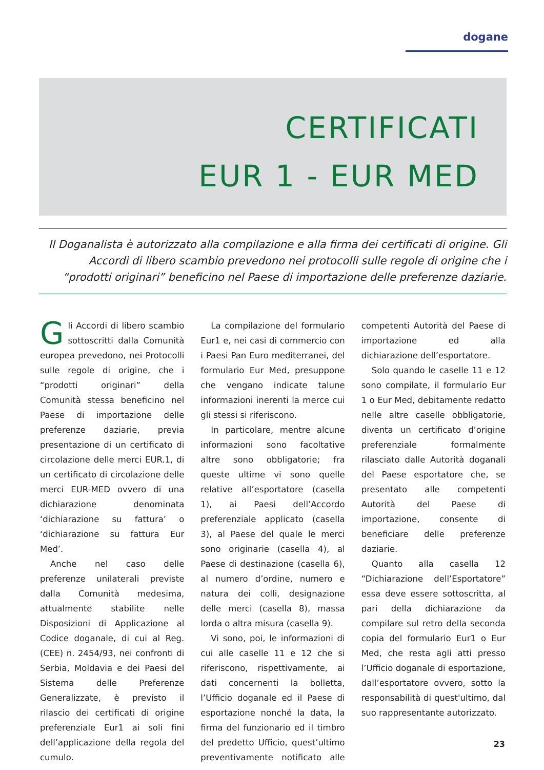dogane
CERTIFICATI
EUR 1 - EUR MED
Il Doganalista è autorizzato alla compilazione e alla firma dei certificati di origine. Gli Accordi di libero scambio prevedono nei protocolli sulle regole di origine che i “prodotti originari” beneficino nel Paese di importazione delle preferenze daziarie.
Gli Accordi di libero scambio sottoscritti dalla Comunità europea prevedono, nei Protocolli sulle regole di origine, che i “prodotti originari” della Comunità stessa beneficino nel Paese di importazione delle preferenze daziarie, previa presentazione di un certificato di circolazione delle merci EUR.1, di un certificato di circolazione delle merci EUR-MED ovvero di una dichiarazione denominata ‘dichiarazione su fattura’ o ‘dichiarazione su fattura Eur Med’.
Anche nel caso delle preferenze unilaterali previste dalla Comunità medesima, attualmente stabilite nelle Disposizioni di Applicazione al Codice doganale, di cui al Reg. (CEE) n. 2454/93, nei confronti di Serbia, Moldavia e dei Paesi del Sistema delle Preferenze Generalizzate, è previsto il rilascio dei certificati di origine preferenziale Eur1 ai soli fini dell’applicazione della regola del cumulo.
La compilazione del formulario Eur1 e, nei casi di commercio con i Paesi Pan Euro mediterranei, del formulario Eur Med, presuppone che vengano indicate talune informazioni inerenti la merce cui gli stessi si riferiscono.
In particolare, mentre alcune informazioni sono facoltative altre sono obbligatorie; fra queste ultime vi sono quelle relative all’esportatore (casella 1), ai Paesi dell’Accordo preferenziale applicato (casella 3), al Paese del quale le merci sono originarie (casella 4), al Paese di destinazione (casella 6), al numero d’ordine, numero e natura dei colli, designazione delle merci (casella 8), massa lorda o altra misura (casella 9).
Vi sono, poi, le informazioni di cui alle caselle 11 e 12 che si riferiscono, rispettivamente, ai dati concernenti la bolletta, l’Ufficio doganale ed il Paese di esportazione nonché la data, la firma del funzionario ed il timbro del predetto Ufficio, quest’ultimo preventivamente notificato alle competenti Autorità del Paese di importazione ed alla dichiarazione dell’esportatore.
Solo quando le caselle 11 e 12 sono compilate, il formulario Eur 1 o Eur Med, debitamente redatto nelle altre caselle obbligatorie, diventa un certificato d’origine preferenziale formalmente rilasciato dalle Autorità doganali del Paese esportatore che, se presentato alle competenti Autorità del Paese di importazione, consente di beneficiare delle preferenze daziarie.
Quanto alla casella 12 “Dichiarazione dell’Esportatore” essa deve essere sottoscritta, al pari della dichiarazione da compilare sul retro della seconda copia del formulario Eur1 o Eur Med, che resta agli atti presso l’Ufficio doganale di esportazione, dall’esportatore ovvero, sotto la responsabilità di quest'ultimo, dal suo rappresentante autorizzato.
23